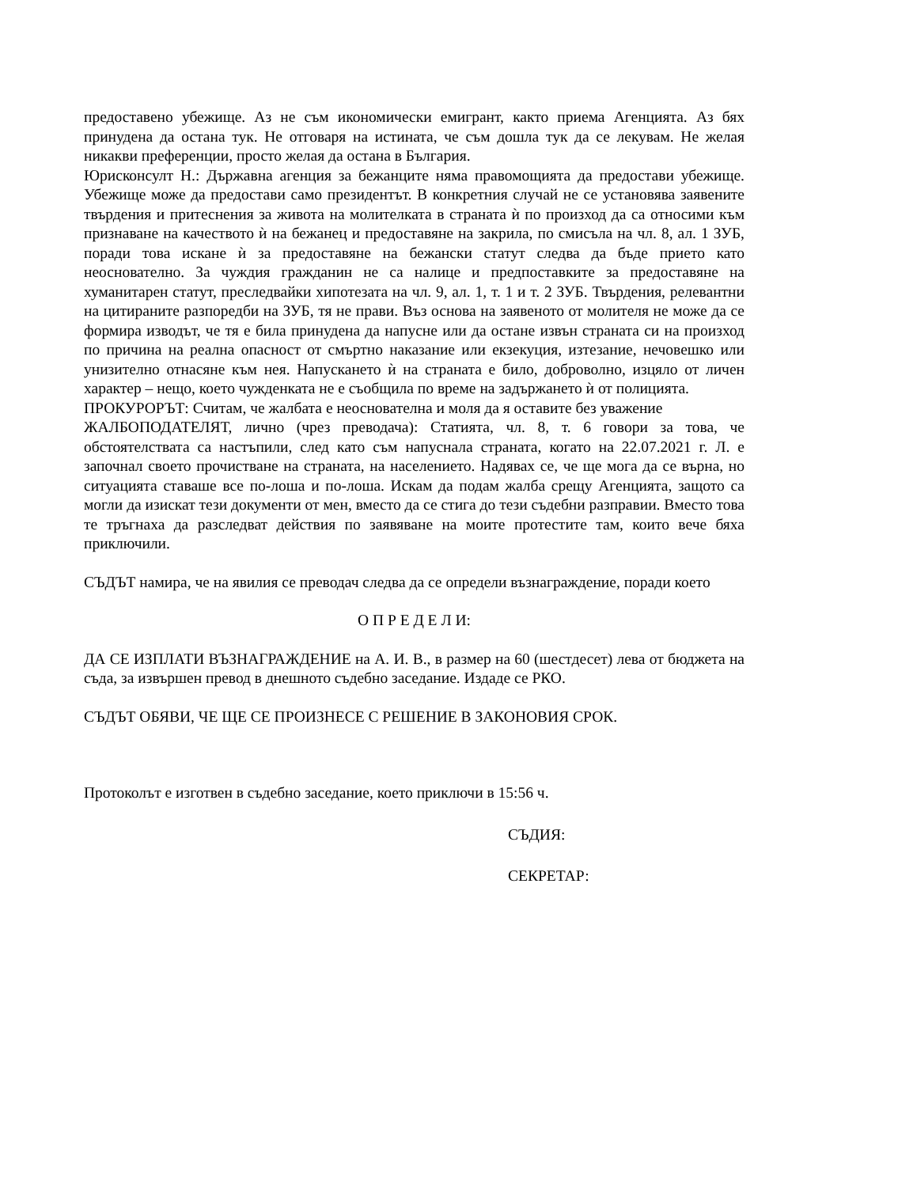предоставено убежище. Аз не съм икономически емигрант, както приема Агенцията. Аз бях принудена да остана тук. Не отговаря на истината, че съм дошла тук да се лекувам. Не желая никакви преференции, просто желая да остана в България.
Юрисконсулт Н.: Държавна агенция за бежанците няма правомощията да предостави убежище. Убежище може да предостави само президентът. В конкретния случай не се установява заявените твърдения и притеснения за живота на молителката в страната ѝ по произход да са относими към признаване на качеството ѝ на бежанец и предоставяне на закрила, по смисъла на чл. 8, ал. 1 ЗУБ, поради това искане ѝ за предоставяне на бежански статут следва да бъде прието като неоснователно. За чуждия гражданин не са налице и предпоставките за предоставяне на хуманитарен статут, преследвайки хипотезата на чл. 9, ал. 1, т. 1 и т. 2 ЗУБ. Твърдения, релевантни на цитираните разпоредби на ЗУБ, тя не прави. Въз основа на заявеното от молителя не може да се формира изводът, че тя е била принудена да напусне или да остане извън страната си на произход по причина на реална опасност от смъртно наказание или екзекуция, изтезание, нечовешко или унизително отнасяне към нея. Напускането ѝ на страната е било, доброволно, изцяло от личен характер – нещо, което чужденката не е съобщила по време на задържането ѝ от полицията.
ПРОКУРОРЪТ: Считам, че жалбата е неоснователна и моля да я оставите без уважение
ЖАЛБОПОДАТЕЛЯТ, лично (чрез преводача): Статията, чл. 8, т. 6 говори за това, че обстоятелствата са настъпили, след като съм напуснала страната, когато на 22.07.2021 г. Л. е започнал своето прочистване на страната, на населението. Надявах се, че ще мога да се върна, но ситуацията ставаше все по-лоша и по-лоша. Искам да подам жалба срещу Агенцията, защото са могли да изискат тези документи от мен, вместо да се стига до тези съдебни разправии. Вместо това те тръгнаха да разследват действия по заявяване на моите протестите там, които вече бяха приключили.
СЪДЪТ намира, че на явилия се преводач следва да се определи възнаграждение, поради което
О П Р Е Д Е Л И:
ДА СЕ ИЗПЛАТИ ВЪЗНАГРАЖДЕНИЕ на А. И. В., в размер на 60 (шестдесет) лева от бюджета на съда, за извършен превод в днешното съдебно заседание. Издаде се РКО.
СЪДЪТ ОБЯВИ, ЧЕ ЩЕ СЕ ПРОИЗНЕСЕ С РЕШЕНИЕ В ЗАКОНОВИЯ СРОК.
Протоколът е изготвен в съдебно заседание, което приключи в 15:56 ч.
СЪДИЯ:
СЕКРЕТАР: